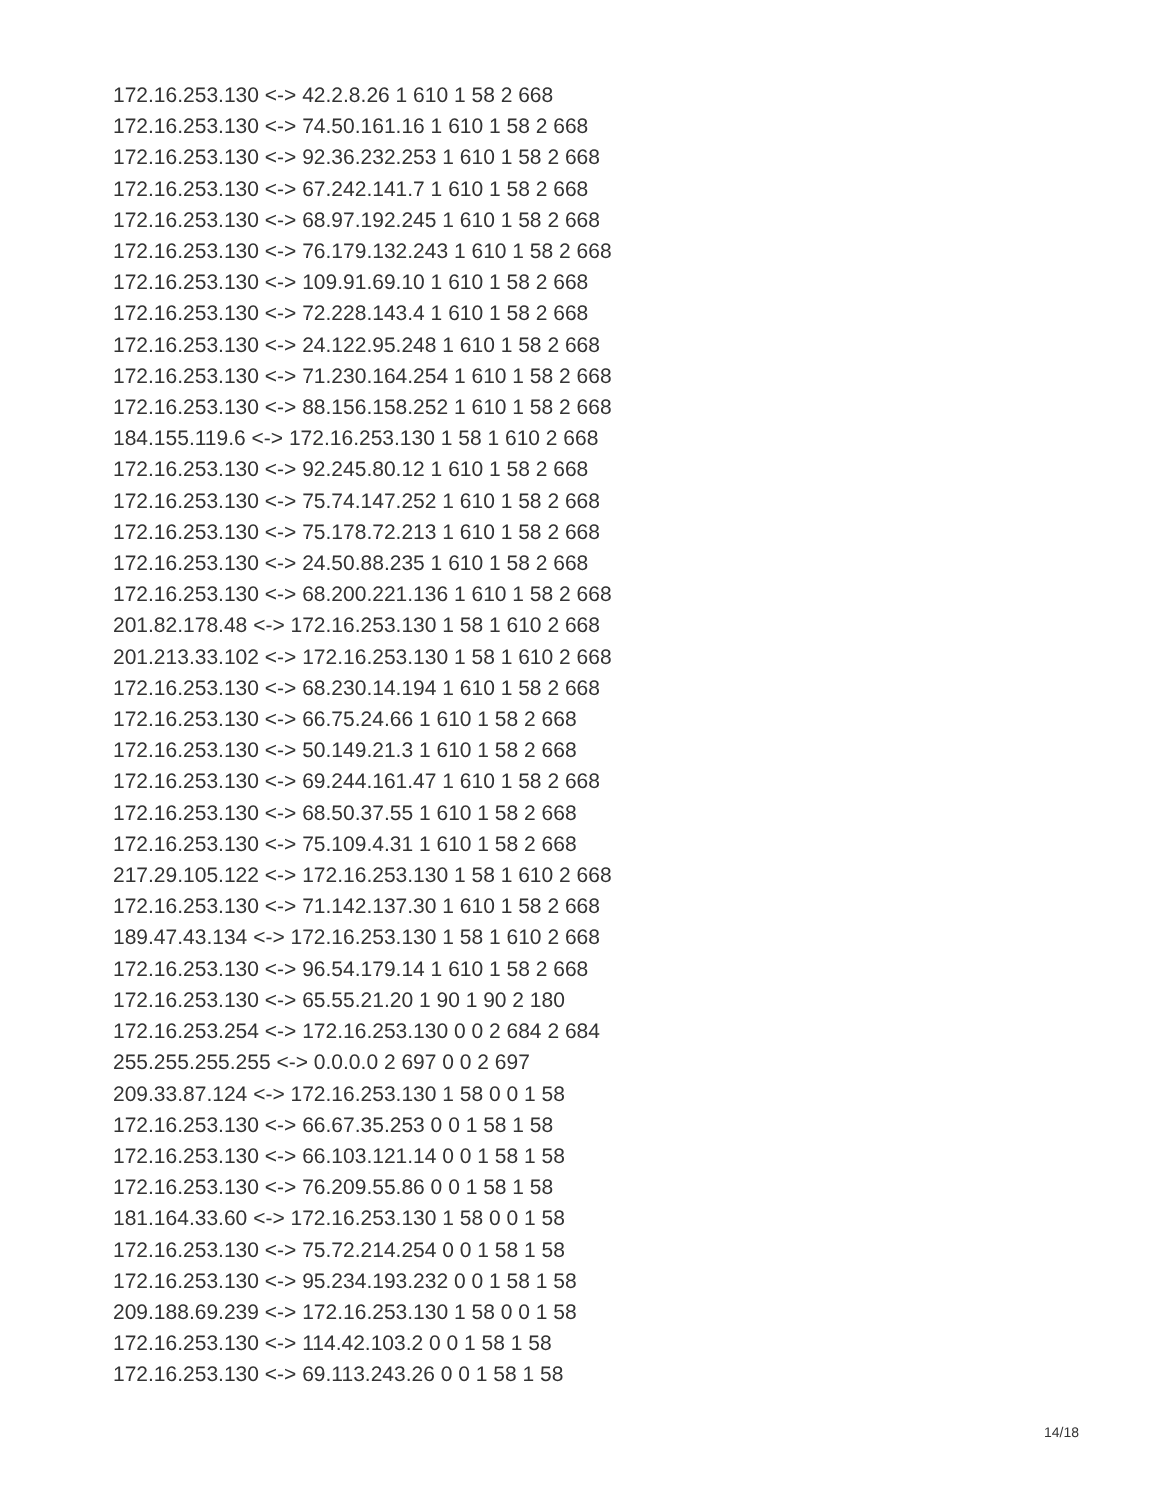172.16.253.130 <-> 42.2.8.26 1 610 1 58 2 668
172.16.253.130 <-> 74.50.161.16 1 610 1 58 2 668
172.16.253.130 <-> 92.36.232.253 1 610 1 58 2 668
172.16.253.130 <-> 67.242.141.7 1 610 1 58 2 668
172.16.253.130 <-> 68.97.192.245 1 610 1 58 2 668
172.16.253.130 <-> 76.179.132.243 1 610 1 58 2 668
172.16.253.130 <-> 109.91.69.10 1 610 1 58 2 668
172.16.253.130 <-> 72.228.143.4 1 610 1 58 2 668
172.16.253.130 <-> 24.122.95.248 1 610 1 58 2 668
172.16.253.130 <-> 71.230.164.254 1 610 1 58 2 668
172.16.253.130 <-> 88.156.158.252 1 610 1 58 2 668
184.155.119.6 <-> 172.16.253.130 1 58 1 610 2 668
172.16.253.130 <-> 92.245.80.12 1 610 1 58 2 668
172.16.253.130 <-> 75.74.147.252 1 610 1 58 2 668
172.16.253.130 <-> 75.178.72.213 1 610 1 58 2 668
172.16.253.130 <-> 24.50.88.235 1 610 1 58 2 668
172.16.253.130 <-> 68.200.221.136 1 610 1 58 2 668
201.82.178.48 <-> 172.16.253.130 1 58 1 610 2 668
201.213.33.102 <-> 172.16.253.130 1 58 1 610 2 668
172.16.253.130 <-> 68.230.14.194 1 610 1 58 2 668
172.16.253.130 <-> 66.75.24.66 1 610 1 58 2 668
172.16.253.130 <-> 50.149.21.3 1 610 1 58 2 668
172.16.253.130 <-> 69.244.161.47 1 610 1 58 2 668
172.16.253.130 <-> 68.50.37.55 1 610 1 58 2 668
172.16.253.130 <-> 75.109.4.31 1 610 1 58 2 668
217.29.105.122 <-> 172.16.253.130 1 58 1 610 2 668
172.16.253.130 <-> 71.142.137.30 1 610 1 58 2 668
189.47.43.134 <-> 172.16.253.130 1 58 1 610 2 668
172.16.253.130 <-> 96.54.179.14 1 610 1 58 2 668
172.16.253.130 <-> 65.55.21.20 1 90 1 90 2 180
172.16.253.254 <-> 172.16.253.130 0 0 2 684 2 684
255.255.255.255 <-> 0.0.0.0 2 697 0 0 2 697
209.33.87.124 <-> 172.16.253.130 1 58 0 0 1 58
172.16.253.130 <-> 66.67.35.253 0 0 1 58 1 58
172.16.253.130 <-> 66.103.121.14 0 0 1 58 1 58
172.16.253.130 <-> 76.209.55.86 0 0 1 58 1 58
181.164.33.60 <-> 172.16.253.130 1 58 0 0 1 58
172.16.253.130 <-> 75.72.214.254 0 0 1 58 1 58
172.16.253.130 <-> 95.234.193.232 0 0 1 58 1 58
209.188.69.239 <-> 172.16.253.130 1 58 0 0 1 58
172.16.253.130 <-> 114.42.103.2 0 0 1 58 1 58
172.16.253.130 <-> 69.113.243.26 0 0 1 58 1 58
14/18